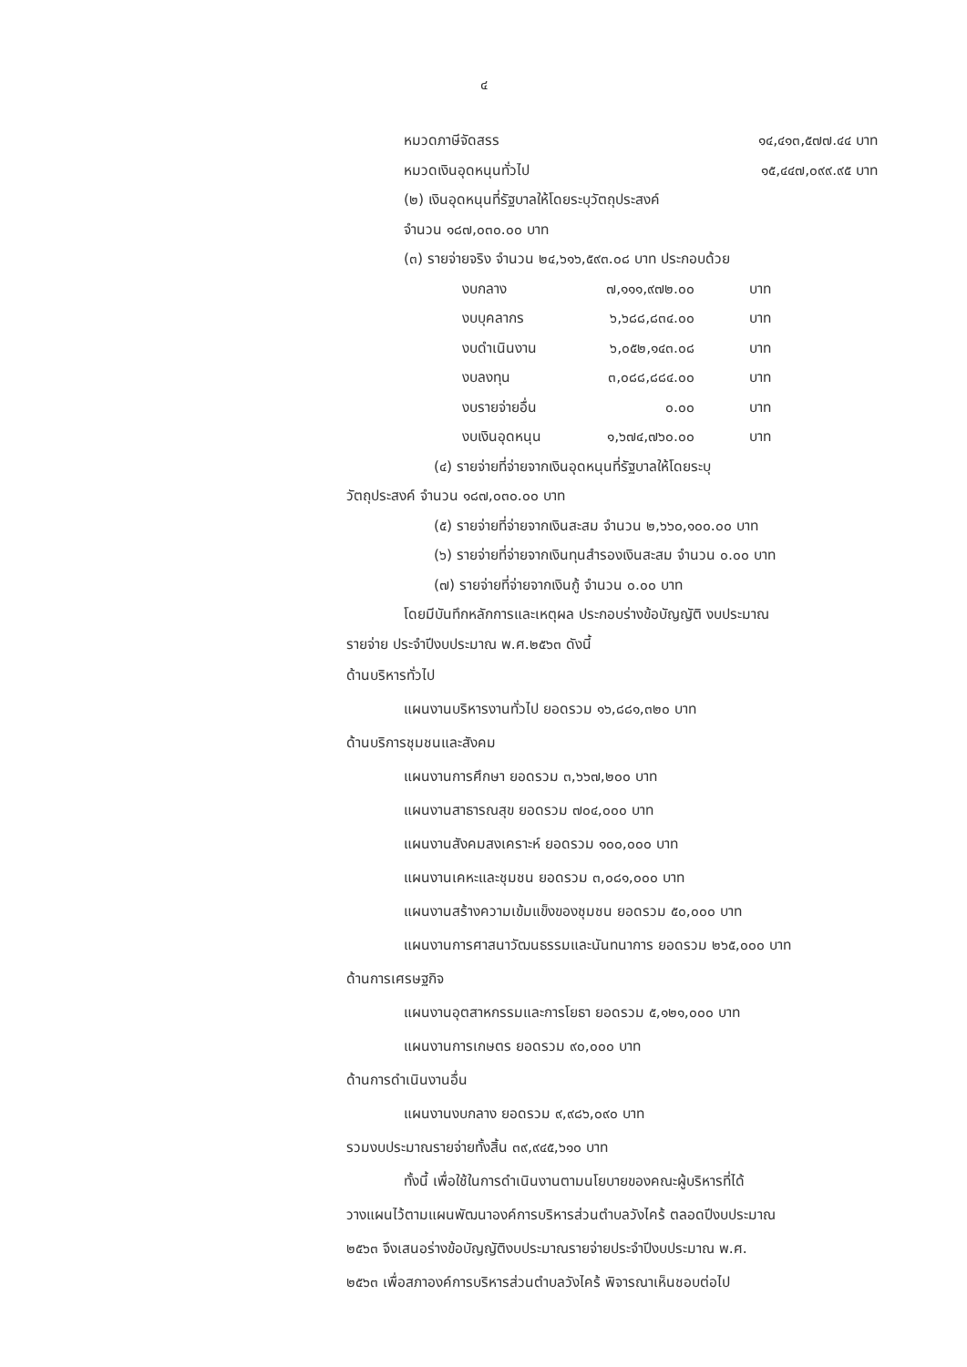๔
หมวดภาษีจัดสรร ๑๔,๔๑๓,๕๗๗.๔๔ บาท
หมวดเงินอุดหนุนทั่วไป ๑๕,๔๔๗,๐๙๙.๙๕ บาท
(๒) เงินอุดหนุนที่รัฐบาลให้โดยระบุวัตถุประสงค์
จำนวน ๑๘๗,๐๓๐.๐๐ บาท
(๓) รายจ่ายจริง จำนวน ๒๔,๖๑๖,๕๙๓.๐๘ บาท ประกอบด้วย
งบกลาง ๗,๑๑๑,๙๗๒.๐๐ บาท
งบบุคลากร ๖,๖๘๘,๘๓๔.๐๐ บาท
งบดำเนินงาน ๖,๐๕๒,๑๔๓.๐๘ บาท
งบลงทุน ๓,๐๘๘,๘๘๔.๐๐ บาท
งบรายจ่ายอื่น ๐.๐๐ บาท
งบเงินอุดหนุน ๑,๖๗๔,๗๖๐.๐๐ บาท
(๔) รายจ่ายที่จ่ายจากเงินอุดหนุนที่รัฐบาลให้โดยระบุ
วัตถุประสงค์ จำนวน ๑๘๗,๐๓๐.๐๐ บาท
(๕) รายจ่ายที่จ่ายจากเงินสะสม จำนวน ๒,๖๖๐,๑๐๐.๐๐ บาท
(๖) รายจ่ายที่จ่ายจากเงินทุนสำรองเงินสะสม จำนวน ๐.๐๐ บาท
(๗) รายจ่ายที่จ่ายจากเงินกู้ จำนวน ๐.๐๐ บาท
โดยมีบันทึกหลักการและเหตุผล ประกอบร่างข้อบัญญัติ งบประมาณ
รายจ่าย ประจำปีงบประมาณ พ.ศ.๒๕๖๓ ดังนี้
ด้านบริหารทั่วไป
แผนงานบริหารงานทั่วไป ยอดรวม ๑๖,๘๘๑,๓๒๐ บาท
ด้านบริการชุมชนและสังคม
แผนงานการศึกษา ยอดรวม ๓,๖๖๗,๒๐๐ บาท
แผนงานสาธารณสุข ยอดรวม ๗๐๔,๐๐๐ บาท
แผนงานสังคมสงเคราะห์ ยอดรวม ๑๐๐,๐๐๐ บาท
แผนงานเคหะและชุมชน ยอดรวม ๓,๐๘๑,๐๐๐ บาท
แผนงานสร้างความเข้มแข็งของชุมชน ยอดรวม ๕๐,๐๐๐ บาท
แผนงานการศาสนาวัฒนธรรมและนันทนาการ ยอดรวม ๒๖๕,๐๐๐ บาท
ด้านการเศรษฐกิจ
แผนงานอุตสาหกรรมและการโยธา ยอดรวม ๕,๑๒๑,๐๐๐ บาท
แผนงานการเกษตร ยอดรวม ๙๐,๐๐๐ บาท
ด้านการดำเนินงานอื่น
แผนงานงบกลาง ยอดรวม ๙,๙๘๖,๐๙๐ บาท
รวมงบประมาณรายจ่ายทั้งสิ้น ๓๙,๙๔๕,๖๑๐ บาท
ทั้งนี้ เพื่อใช้ในการดำเนินงานตามนโยบายของคณะผู้บริหารที่ได้
วางแผนไว้ตามแผนพัฒนาองค์การบริหารส่วนตำบลวังไคร้ ตลอดปีงบประมาณ
๒๕๖๓ จึงเสนอร่างข้อบัญญัติงบประมาณรายจ่ายประจำปีงบประมาณ พ.ศ.
๒๕๖๓ เพื่อสภาองค์การบริหารส่วนตำบลวังไคร้ พิจารณาเห็นชอบต่อไป